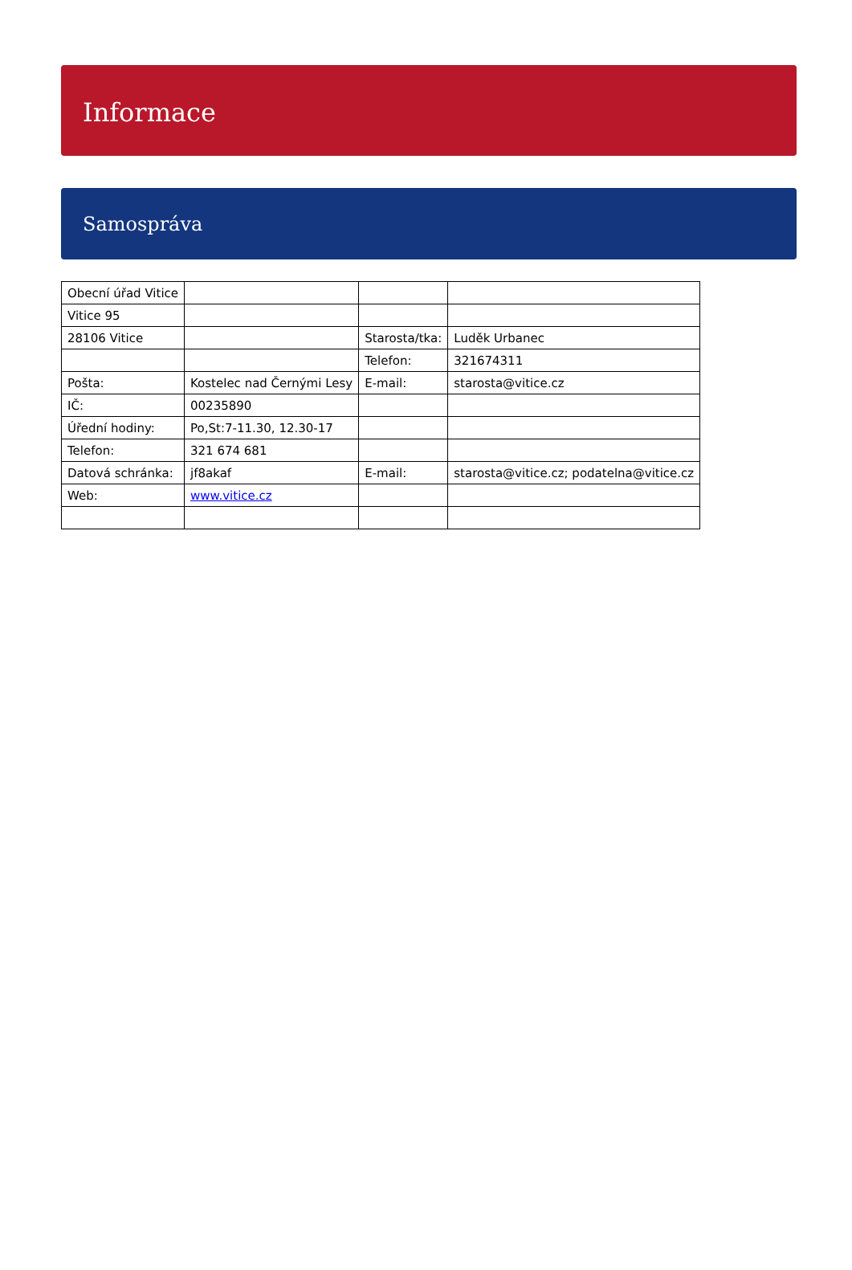Informace
Samospráva
| Obecní úřad Vitice | | | |
| Vitice 95 | | | |
| 28106 Vitice | | Starosta/tka: | Luděk Urbanec |
| | | Telefon: | 321674311 |
| Pošta: | Kostelec nad Černými Lesy | E-mail: | starosta@vitice.cz |
| IČ: | 00235890 | | |
| Úřední hodiny: | Po,St:7-11.30, 12.30-17 | | |
| Telefon: | 321 674 681 | | |
| Datová schránka: | jf8akaf | E-mail: | starosta@vitice.cz; podatelna@vitice.cz |
| Web: | www.vitice.cz | | |